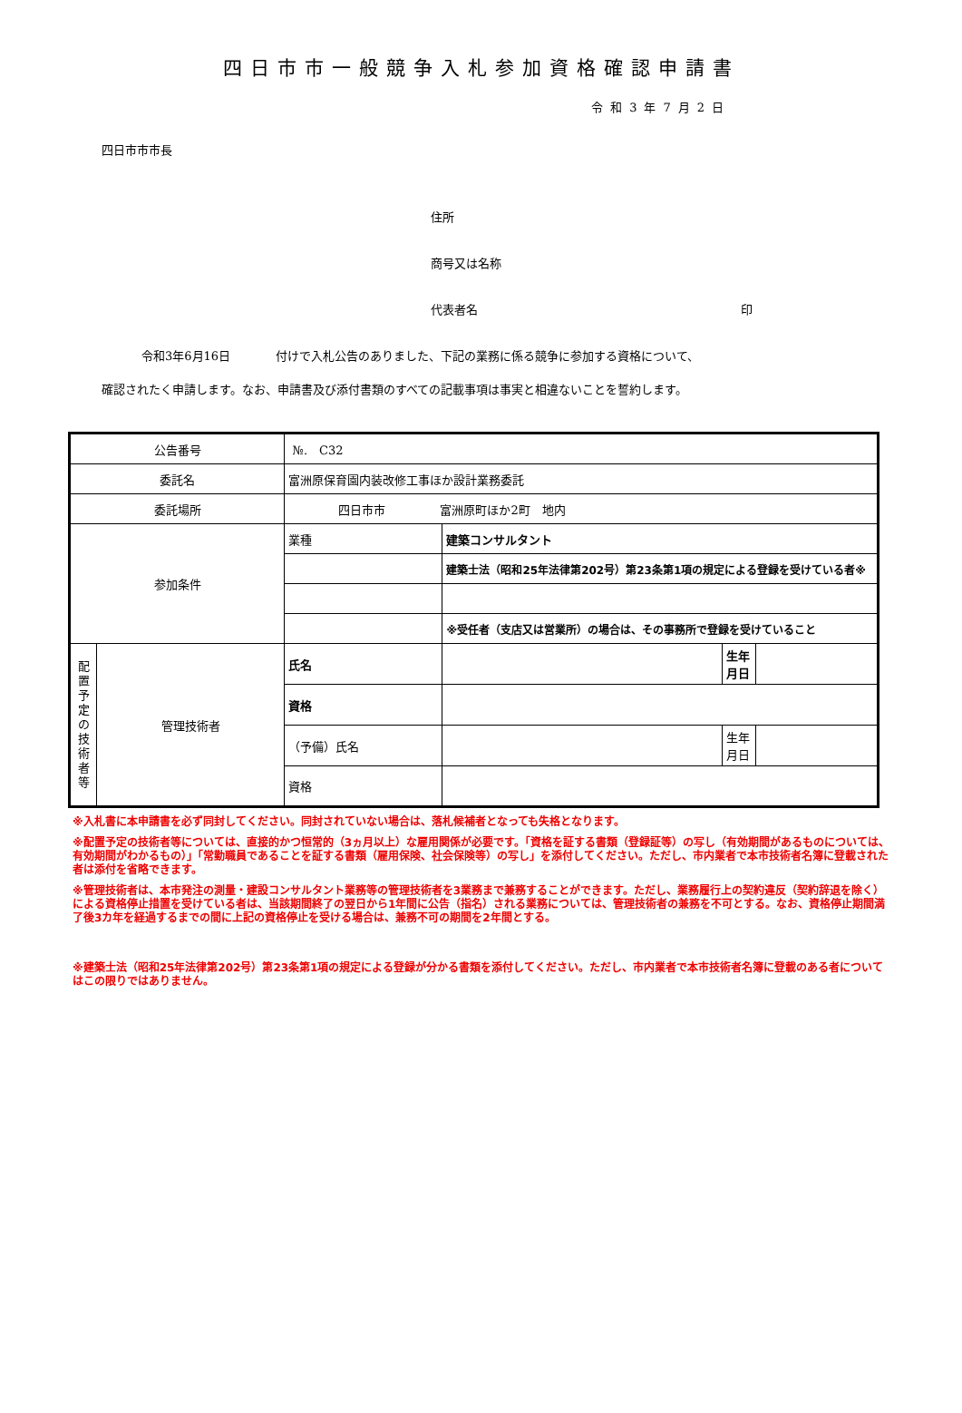四日市市一般競争入札参加資格確認申請書
令和3年7月2日
四日市市市長
住所
商号又は名称
代表者名 印
令和3年6月16日 付けで入札公告のありました、下記の業務に係る競争に参加する資格について、
確認されたく申請します。なお、申請書及び添付書類のすべての記載事項は事実と相違ないことを誓約します。
| 公告番号 | | №. C32 | | | |
| 委託名 | | 富洲原保育園内装改修工事ほか設計業務委託 | | | |
| 委託場所 | | 四日市市 富洲原町ほか2町 地内 | | | |
| 参加条件 | | 業種 | 建築コンサルタント | | |
| | | | 建築士法（昭和25年法律第202号）第23条第1項の規定による登録を受けている者※ | | |
| | | | ※受任者（支店又は営業所）の場合は、その事務所で登録を受けていること | | |
| 配 置 予 定 の 技 術 者 等 | 管理技術者 | 氏名 | | 生年月日 | |
| | | 資格 | | | |
| | | （予備）氏名 | | 生年月日 | |
| | | 資格 | | | |
※入札書に本申請書を必ず同封してください。同封されていない場合は、落札候補者となっても失格となります。
※配置予定の技術者等については、直接的かつ恒常的（3ヵ月以上）な雇用関係が必要です。「資格を証する書類（登録証等）の写し（有効期間があるものについては、有効期間がわかるもの）」「常勤職員であることを証する書類（雇用保険、社会保険等）の写し」を添付してください。ただし、市内業者で本市技術者名簿に登載された者は添付を省略できます。
※管理技術者は、本市発注の測量・建設コンサルタント業務等の管理技術者を3業務まで兼務することができます。ただし、業務履行上の契約違反（契約辞退を除く）による資格停止措置を受けている者は、当該期間終了の翌日から1年間に公告（指名）される業務については、管理技術者の兼務を不可とする。なお、資格停止期間満了後3カ年を経過するまでの間に上記の資格停止を受ける場合は、兼務不可の期間を2年間とする。
※建築士法（昭和25年法律第202号）第23条第1項の規定による登録が分かる書類を添付してください。ただし、市内業者で本市技術者名簿に登載のある者についてはこの限りではありません。